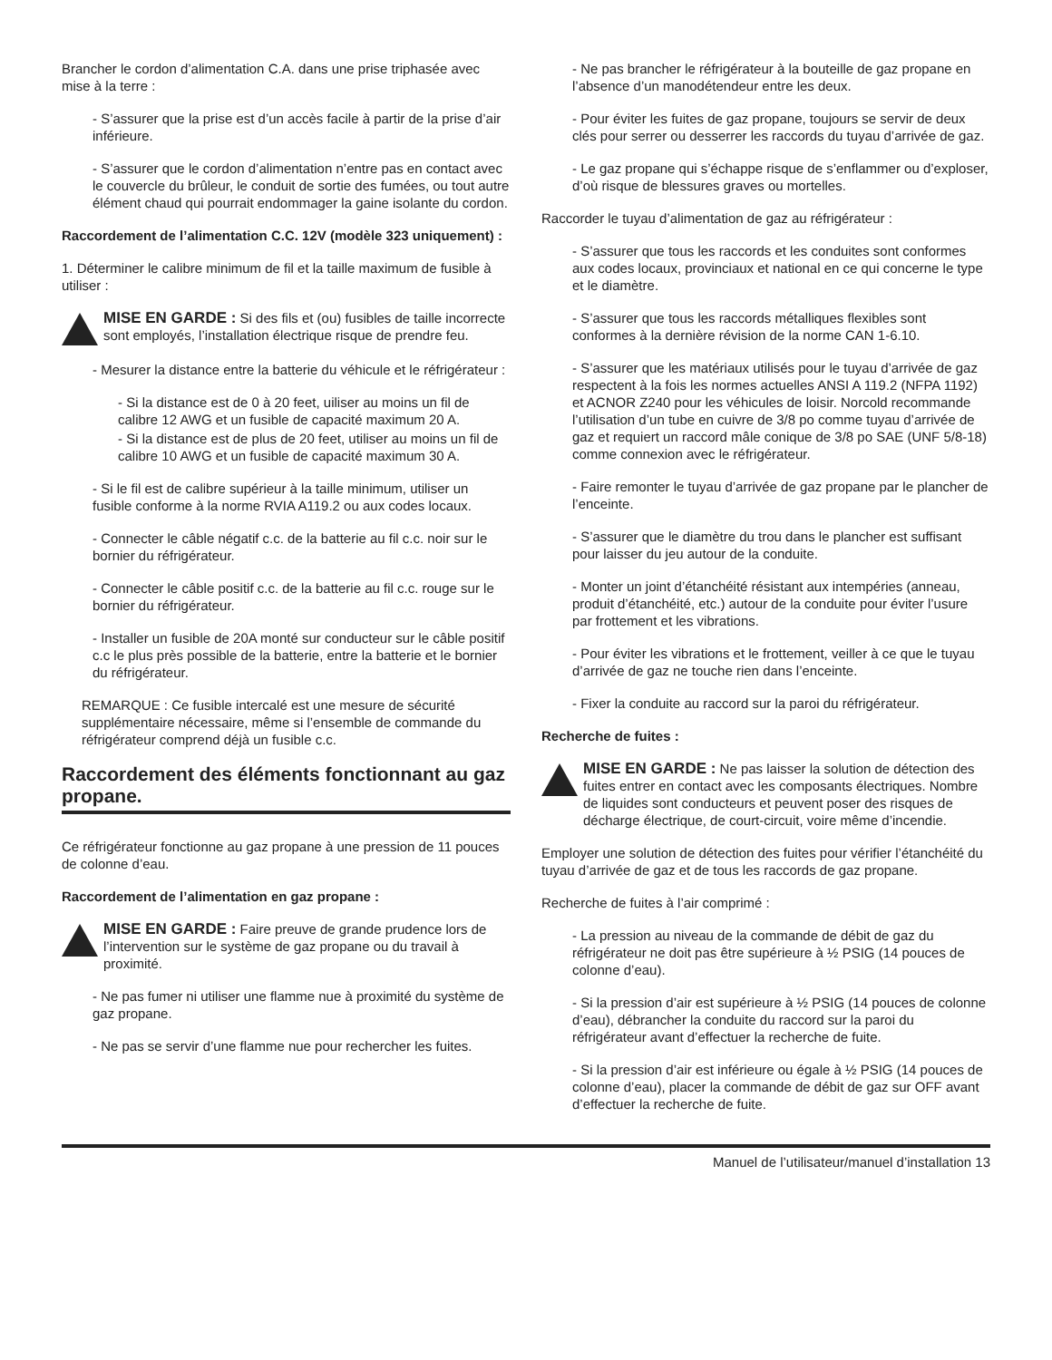Brancher le cordon d’alimentation C.A. dans une prise triphasée avec mise à la terre :
- S’assurer que la prise est d’un accès facile à partir de la prise d’air inférieure.
- S’assurer que le cordon d’alimentation n’entre pas en contact avec le couvercle du brûleur, le conduit de sortie des fumées, ou tout autre élément chaud qui pourrait endommager la gaine isolante du cordon.
Raccordement de l’alimentation C.C. 12V (modèle 323 uniquement) :
1. Déterminer le calibre minimum de fil et la taille maximum de fusible à utiliser :
MISE EN GARDE : Si des fils et (ou) fusibles de taille incorrecte sont employés, l’installation électrique risque de prendre feu.
- Mesurer la distance entre la batterie du véhicule et le réfrigérateur :
- Si la distance est de 0 à 20 feet, uiliser au moins un fil de calibre 12 AWG et un fusible de capacité maximum 20 A.
- Si la distance est de plus de 20 feet, utiliser au moins un fil de calibre 10 AWG et un fusible de capacité maximum 30 A.
- Si le fil est de calibre supérieur à la taille minimum, utiliser un fusible conforme à la norme RVIA A119.2 ou aux codes locaux.
- Connecter le câble négatif c.c. de la batterie au fil c.c. noir sur le bornier du réfrigérateur.
- Connecter le câble positif c.c. de la batterie au fil c.c. rouge sur le bornier du réfrigérateur.
- Installer un fusible de 20A monté sur conducteur sur le câble positif c.c le plus près possible de la batterie, entre la batterie et le bornier du réfrigérateur.
REMARQUE : Ce fusible intercalé est une mesure de sécurité supplémentaire nécessaire, même si l’ensemble de commande du réfrigérateur comprend déjà un fusible c.c.
Raccordement des éléments fonctionnant au gaz propane.
Ce réfrigérateur fonctionne au gaz propane à une pression de 11 pouces de colonne d’eau.
Raccordement de l’alimentation en gaz propane :
MISE EN GARDE : Faire preuve de grande prudence lors de l’intervention sur le système de gaz propane ou du travail à proximité.
- Ne pas fumer ni utiliser une flamme nue à proximité du système de gaz propane.
- Ne pas se servir d’une flamme nue pour rechercher les fuites.
- Ne pas brancher le réfrigérateur à la bouteille de gaz propane en l’absence d’un manodétendeur entre les deux.
- Pour éviter les fuites de gaz propane, toujours se servir de deux clés pour serrer ou desserrer les raccords du tuyau d’arrivée de gaz.
- Le gaz propane qui s’échappe risque de s’enflammer ou d’exploser, d’où risque de blessures graves ou mortelles.
Raccorder le tuyau d’alimentation de gaz au réfrigérateur :
- S’assurer que tous les raccords et les conduites sont conformes aux codes locaux, provinciaux et national en ce qui concerne le type et le diamètre.
- S’assurer que tous les raccords métalliques flexibles sont conformes à la dernière révision de la norme CAN 1-6.10.
- S’assurer que les matériaux utilisés pour le tuyau d’arrivée de gaz respectent à la fois les normes actuelles ANSI A 119.2 (NFPA 1192) et ACNOR Z240 pour les véhicules de loisir. Norcold recommande l’utilisation d’un tube en cuivre de 3/8 po comme tuyau d’arrivée de gaz et requiert un raccord mâle conique de 3/8 po SAE (UNF 5/8-18) comme connexion avec le réfrigérateur.
- Faire remonter le tuyau d’arrivée de gaz propane par le plancher de l’enceinte.
- S’assurer que le diamètre du trou dans le plancher est suffisant pour laisser du jeu autour de la conduite.
- Monter un joint d’étanchéité résistant aux intempéries (anneau, produit d’étanchéité, etc.) autour de la conduite pour éviter l’usure par frottement et les vibrations.
- Pour éviter les vibrations et le frottement, veiller à ce que le tuyau d’arrivée de gaz ne touche rien dans l’enceinte.
- Fixer la conduite au raccord sur la paroi du réfrigérateur.
Recherche de fuites :
MISE EN GARDE : Ne pas laisser la solution de détection des fuites entrer en contact avec les composants électriques. Nombre de liquides sont conducteurs et peuvent poser des risques de décharge électrique, de court-circuit, voire même d’incendie.
Employer une solution de détection des fuites pour vérifier l’étanchéité du tuyau d’arrivée de gaz et de tous les raccords de gaz propane.
Recherche de fuites à l’air comprimé :
- La pression au niveau de la commande de débit de gaz du réfrigérateur ne doit pas être supérieure à ½ PSIG (14 pouces de colonne d’eau).
- Si la pression d’air est supérieure à ½ PSIG (14 pouces de colonne d’eau), débrancher la conduite du raccord sur la paroi du réfrigérateur avant d’effectuer la recherche de fuite.
- Si la pression d’air est inférieure ou égale à ½ PSIG (14 pouces de colonne d’eau), placer la commande de débit de gaz sur OFF avant d’effectuer la recherche de fuite.
Manuel de l’utilisateur/manuel d’installation 13